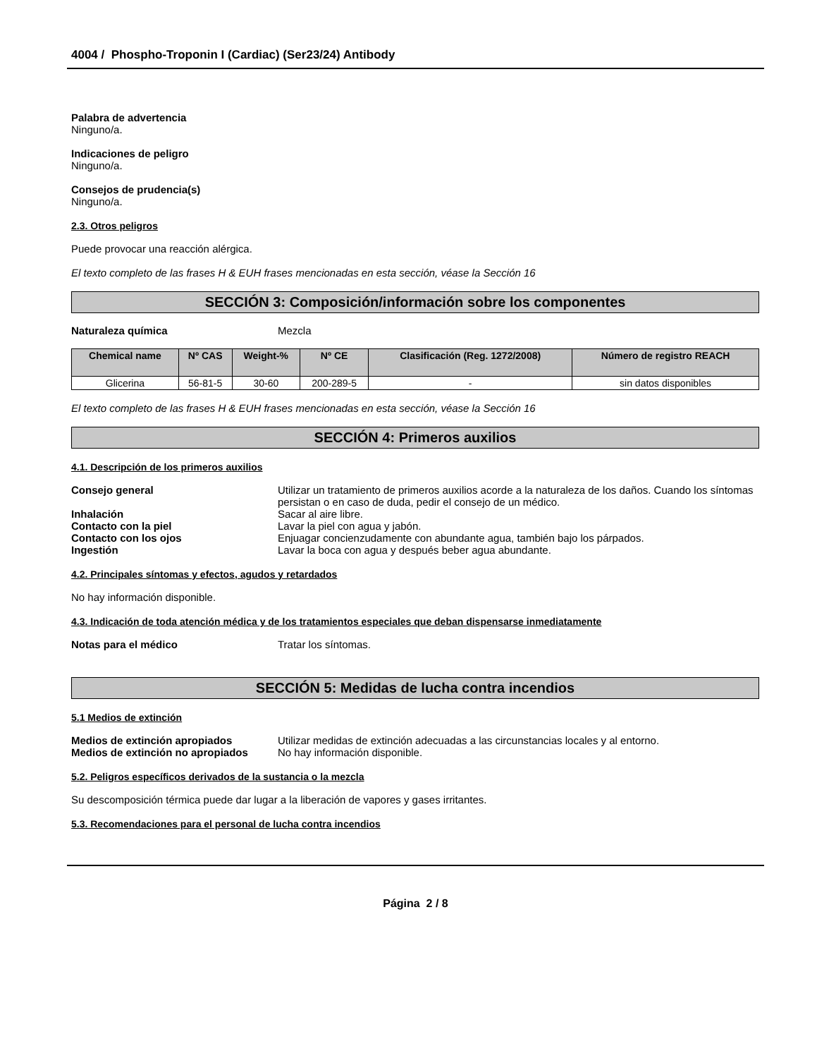4004 / Phospho-Troponin I (Cardiac) (Ser23/24) Antibody
Palabra de advertencia
Ninguno/a.
Indicaciones de peligro
Ninguno/a.
Consejos de prudencia(s)
Ninguno/a.
2.3. Otros peligros
Puede provocar una reacción alérgica.
El texto completo de las frases H & EUH frases mencionadas en esta sección, véase la Sección 16
SECCIÓN 3: Composición/información sobre los componentes
Naturaleza química Mezcla
| Chemical name | Nº CAS | Weight-% | Nº CE | Clasificación (Reg. 1272/2008) | Número de registro REACH |
| --- | --- | --- | --- | --- | --- |
| Glicerina | 56-81-5 | 30-60 | 200-289-5 | - | sin datos disponibles |
El texto completo de las frases H & EUH frases mencionadas en esta sección, véase la Sección 16
SECCIÓN 4: Primeros auxilios
4.1. Descripción de los primeros auxilios
Consejo general Utilizar un tratamiento de primeros auxilios acorde a la naturaleza de los daños. Cuando los síntomas persistan o en caso de duda, pedir el consejo de un médico.
Inhalación Sacar al aire libre.
Contacto con la piel Lavar la piel con agua y jabón.
Contacto con los ojos Enjuagar concienzudamente con abundante agua, también bajo los párpados.
Ingestión Lavar la boca con agua y después beber agua abundante.
4.2. Principales síntomas y efectos, agudos y retardados
No hay información disponible.
4.3. Indicación de toda atención médica y de los tratamientos especiales que deban dispensarse inmediatamente
Notas para el médico Tratar los síntomas.
SECCIÓN 5: Medidas de lucha contra incendios
5.1 Medios de extinción
Medios de extinción apropiados Utilizar medidas de extinción adecuadas a las circunstancias locales y al entorno.
Medios de extinción no apropiados
No hay información disponible.
5.2. Peligros específicos derivados de la sustancia o la mezcla
Su descomposición térmica puede dar lugar a la liberación de vapores y gases irritantes.
5.3. Recomendaciones para el personal de lucha contra incendios
Página 2 / 8